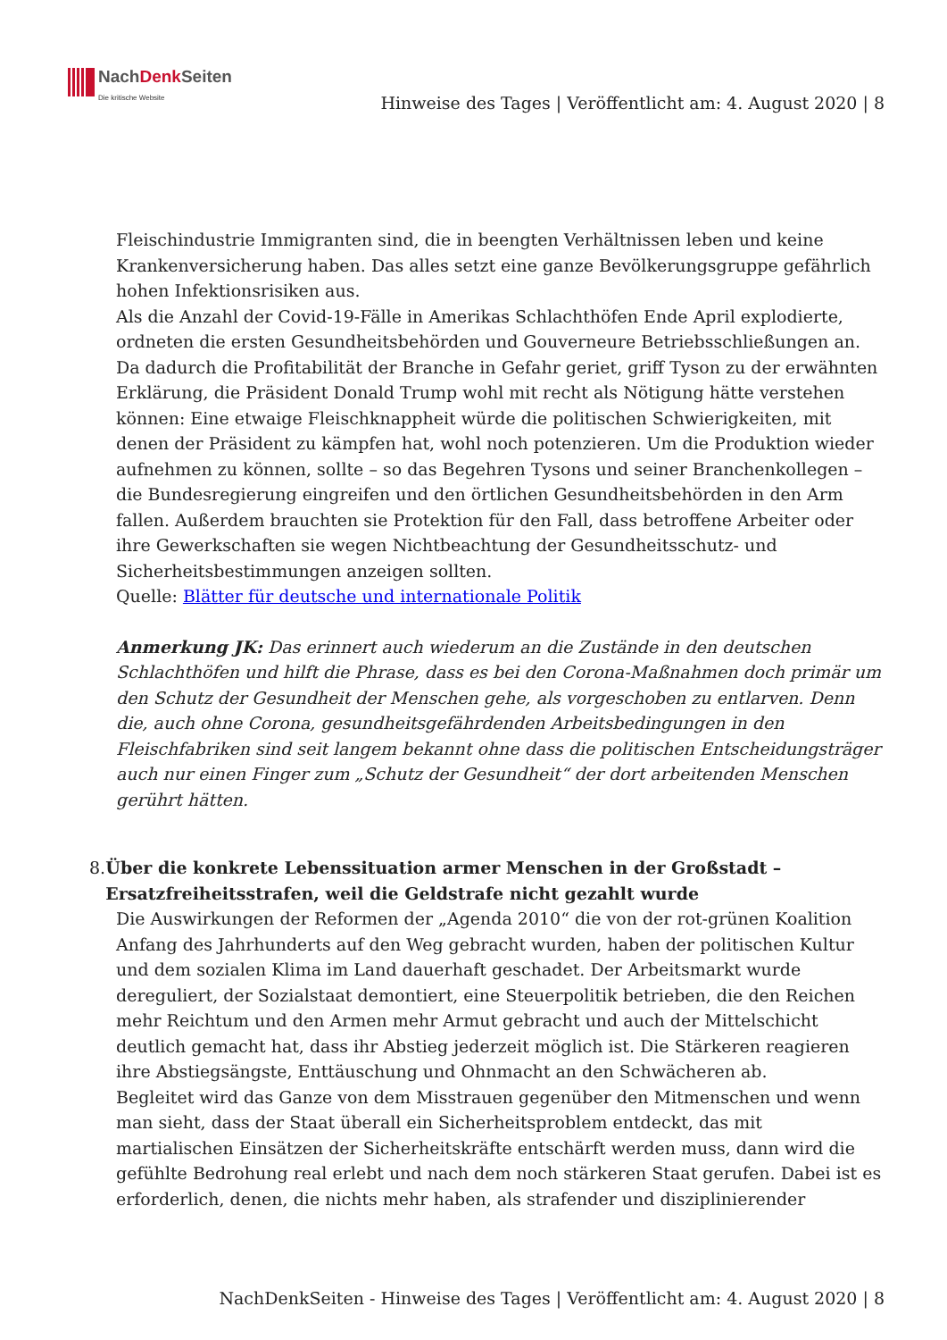NachDenk Seiten
Die kritische Website
Hinweise des Tages | Veröffentlicht am: 4. August 2020 | 8
Fleischindustrie Immigranten sind, die in beengten Verhältnissen leben und keine Krankenversicherung haben. Das alles setzt eine ganze Bevölkerungsgruppe gefährlich hohen Infektionsrisiken aus.
Als die Anzahl der Covid-19-Fälle in Amerikas Schlachthöfen Ende April explodierte, ordneten die ersten Gesundheitsbehörden und Gouverneure Betriebsschließungen an. Da dadurch die Profitabilität der Branche in Gefahr geriet, griff Tyson zu der erwähnten Erklärung, die Präsident Donald Trump wohl mit recht als Nötigung hätte verstehen können: Eine etwaige Fleischknappheit würde die politischen Schwierigkeiten, mit denen der Präsident zu kämpfen hat, wohl noch potenzieren. Um die Produktion wieder aufnehmen zu können, sollte – so das Begehren Tysons und seiner Branchenkollegen – die Bundesregierung eingreifen und den örtlichen Gesundheitsbehörden in den Arm fallen. Außerdem brauchten sie Protektion für den Fall, dass betroffene Arbeiter oder ihre Gewerkschaften sie wegen Nichtbeachtung der Gesundheitsschutz- und Sicherheitsbestimmungen anzeigen sollten.
Quelle: Blätter für deutsche und internationale Politik
Anmerkung JK: Das erinnert auch wiederum an die Zustände in den deutschen Schlachthöfen und hilft die Phrase, dass es bei den Corona-Maßnahmen doch primär um den Schutz der Gesundheit der Menschen gehe, als vorgeschoben zu entlarven. Denn die, auch ohne Corona, gesundheitsgefährdenden Arbeitsbedingungen in den Fleischfabriken sind seit langem bekannt ohne dass die politischen Entscheidungsträger auch nur einen Finger zum „Schutz der Gesundheit“ der dort arbeitenden Menschen gerührt hätten.
8. Über die konkrete Lebenssituation armer Menschen in der Großstadt – Ersatzfreiheitsstrafen, weil die Geldstrafe nicht gezahlt wurde
Die Auswirkungen der Reformen der „Agenda 2010“ die von der rot-grünen Koalition Anfang des Jahrhunderts auf den Weg gebracht wurden, haben der politischen Kultur und dem sozialen Klima im Land dauerhaft geschadet. Der Arbeitsmarkt wurde dereguliert, der Sozialstaat demontiert, eine Steuerpolitik betrieben, die den Reichen mehr Reichtum und den Armen mehr Armut gebracht und auch der Mittelschicht deutlich gemacht hat, dass ihr Abstieg jederzeit möglich ist. Die Stärkeren reagieren ihre Abstiegsängste, Enttäuschung und Ohnmacht an den Schwächeren ab.
Begleitet wird das Ganze von dem Misstrauen gegenüber den Mitmenschen und wenn man sieht, dass der Staat überall ein Sicherheitsproblem entdeckt, das mit martialischen Einsätzen der Sicherheitskräfte entschärft werden muss, dann wird die gefühlte Bedrohung real erlebt und nach dem noch stärkeren Staat gerufen. Dabei ist es erforderlich, denen, die nichts mehr haben, als strafender und disziplinierender
NachDenkSeiten - Hinweise des Tages | Veröffentlicht am: 4. August 2020 | 8